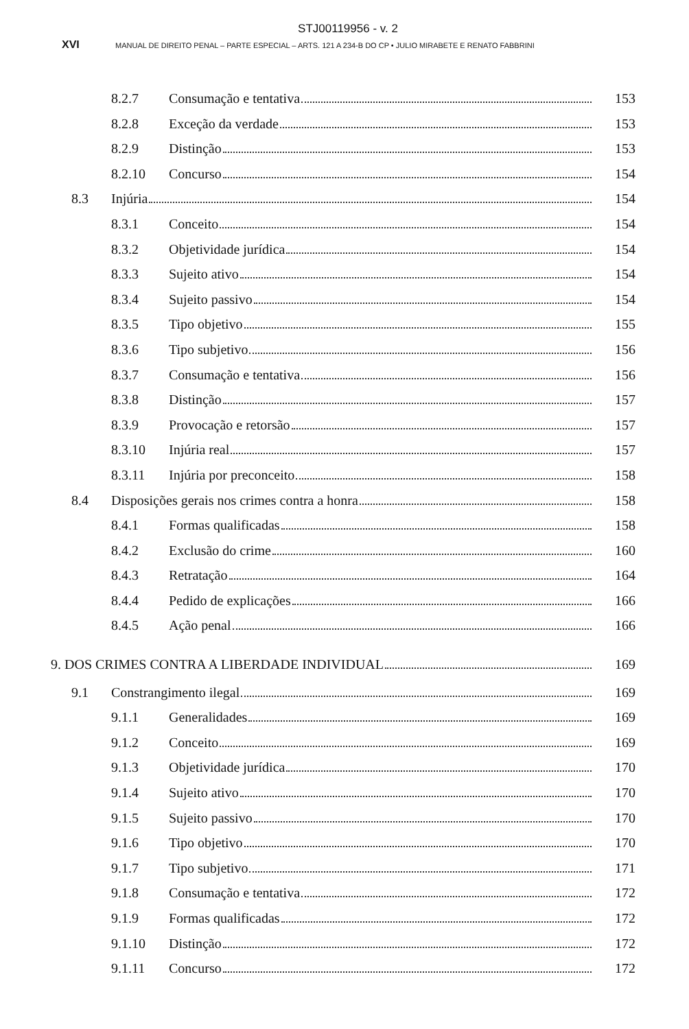STJ00119956 - v. 2
XVI MANUAL DE DIREITO PENAL – PARTE ESPECIAL – ARTS. 121 A 234-B DO CP • JULIO MIRABETE E RENATO FABBRINI
8.2.7 Consumação e tentativa 153
8.2.8 Exceção da verdade 153
8.2.9 Distinção 153
8.2.10 Concurso 154
8.3 Injúria 154
8.3.1 Conceito 154
8.3.2 Objetividade jurídica 154
8.3.3 Sujeito ativo 154
8.3.4 Sujeito passivo 154
8.3.5 Tipo objetivo 155
8.3.6 Tipo subjetivo 156
8.3.7 Consumação e tentativa 156
8.3.8 Distinção 157
8.3.9 Provocação e retorsão 157
8.3.10 Injúria real 157
8.3.11 Injúria por preconceito 158
8.4 Disposições gerais nos crimes contra a honra 158
8.4.1 Formas qualificadas 158
8.4.2 Exclusão do crime 160
8.4.3 Retratação 164
8.4.4 Pedido de explicações 166
8.4.5 Ação penal 166
9. DOS CRIMES CONTRA A LIBERDADE INDIVIDUAL 169
9.1 Constrangimento ilegal 169
9.1.1 Generalidades 169
9.1.2 Conceito 169
9.1.3 Objetividade jurídica 170
9.1.4 Sujeito ativo 170
9.1.5 Sujeito passivo 170
9.1.6 Tipo objetivo 170
9.1.7 Tipo subjetivo 171
9.1.8 Consumação e tentativa 172
9.1.9 Formas qualificadas 172
9.1.10 Distinção 172
9.1.11 Concurso 172